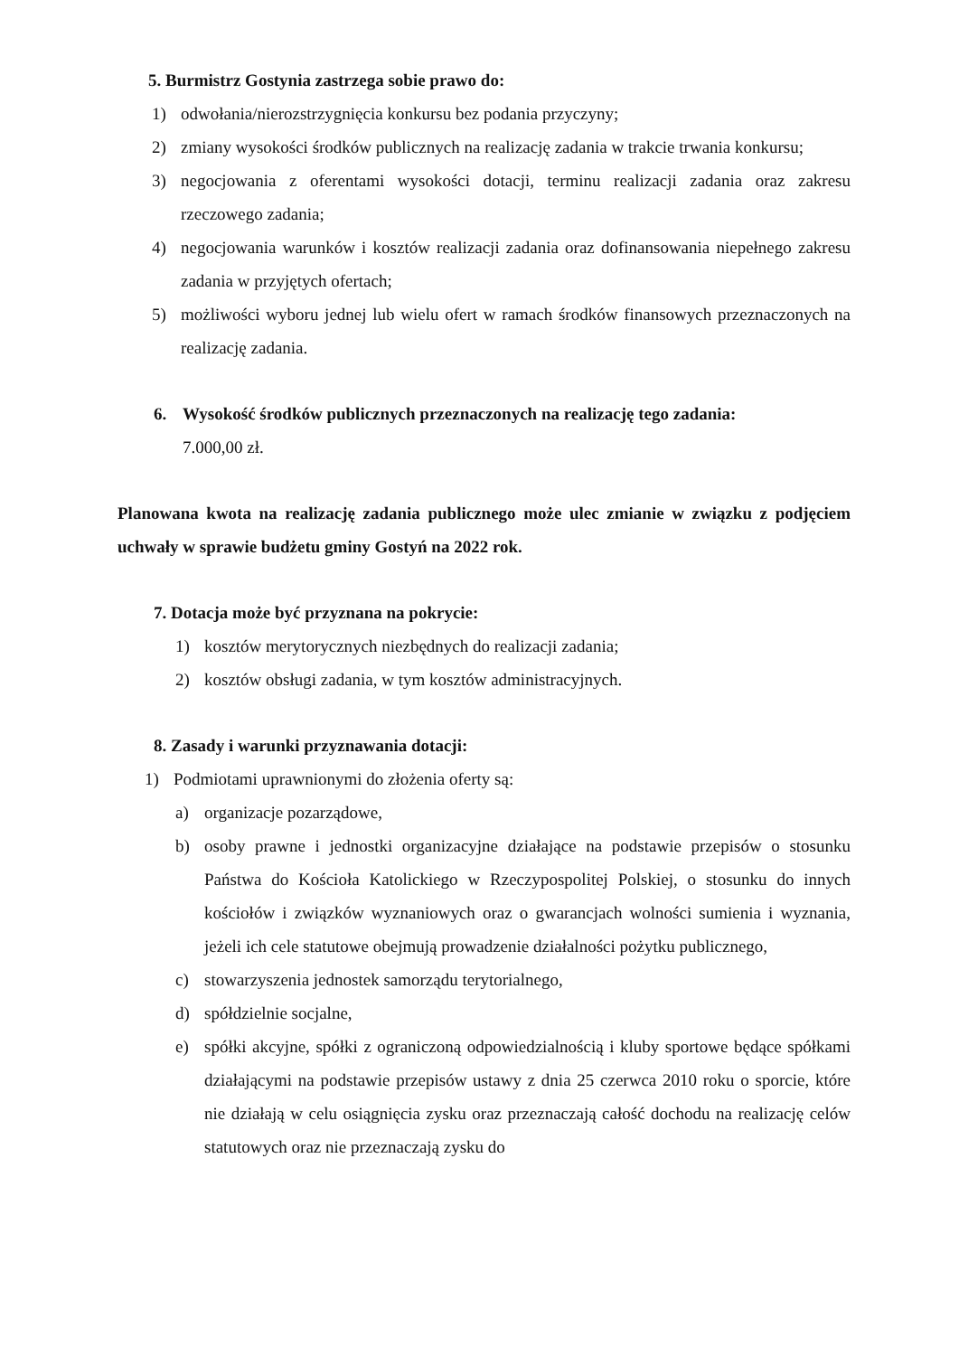5. Burmistrz Gostynia zastrzega sobie prawo do:
1) odwołania/nierozstrzygnięcia konkursu bez podania przyczyny;
2) zmiany wysokości środków publicznych na realizację zadania w trakcie trwania konkursu;
3) negocjowania z oferentami wysokości dotacji, terminu realizacji zadania oraz zakresu rzeczowego zadania;
4) negocjowania warunków i kosztów realizacji zadania oraz dofinansowania niepełnego zakresu zadania w przyjętych ofertach;
5) możliwości wyboru jednej lub wielu ofert w ramach środków finansowych przeznaczonych na realizację zadania.
6. Wysokość środków publicznych przeznaczonych na realizację tego zadania:
7.000,00 zł.
Planowana kwota na realizację zadania publicznego może ulec zmianie w związku z podjęciem uchwały w sprawie budżetu gminy Gostyń na 2022 rok.
7. Dotacja może być przyznana na pokrycie:
1) kosztów merytorycznych niezbędnych do realizacji zadania;
2) kosztów obsługi zadania, w tym kosztów administracyjnych.
8. Zasady i warunki przyznawania dotacji:
1) Podmiotami uprawnionymi do złożenia oferty są:
a) organizacje pozarządowe,
b) osoby prawne i jednostki organizacyjne działające na podstawie przepisów o stosunku Państwa do Kościoła Katolickiego w Rzeczypospolitej Polskiej, o stosunku do innych kościołów i związków wyznaniowych oraz o gwarancjach wolności sumienia i wyznania, jeżeli ich cele statutowe obejmują prowadzenie działalności pożytku publicznego,
c) stowarzyszenia jednostek samorządu terytorialnego,
d) spółdzielnie socjalne,
e) spółki akcyjne, spółki z ograniczoną odpowiedzialnością i kluby sportowe będące spółkami działającymi na podstawie przepisów ustawy z dnia 25 czerwca 2010 roku o sporcie, które nie działają w celu osiągnięcia zysku oraz przeznaczają całość dochodu na realizację celów statutowych oraz nie przeznaczają zysku do